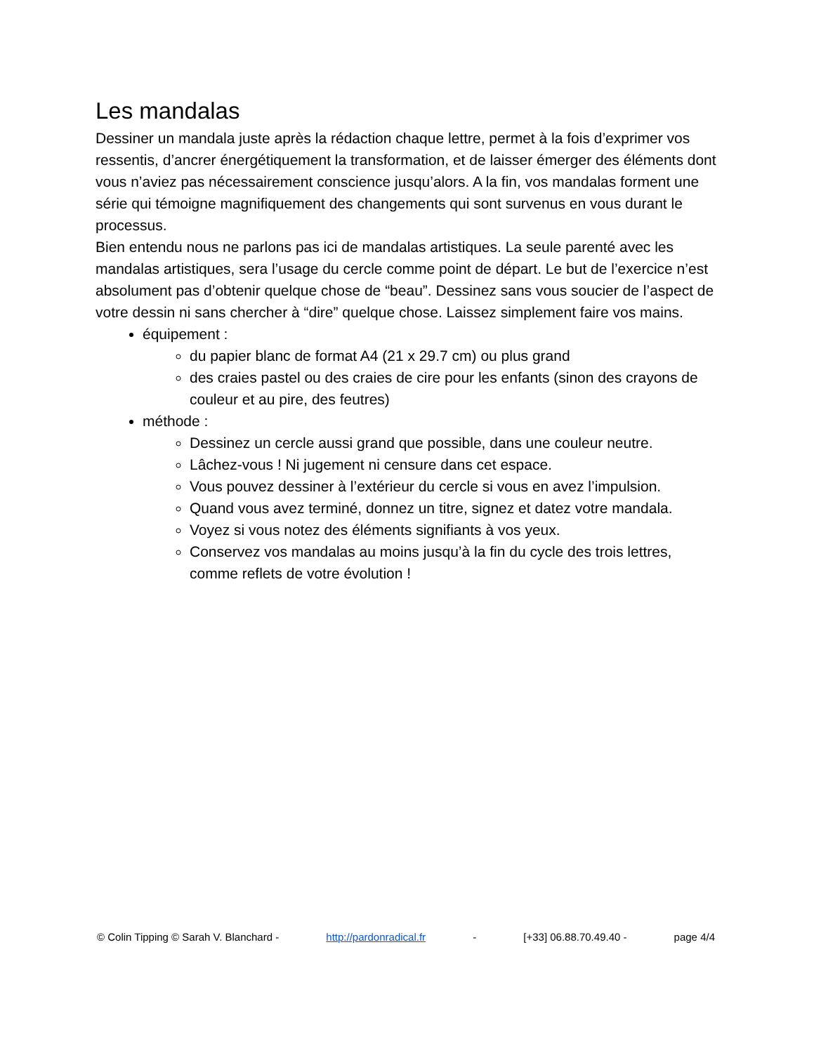Les mandalas
Dessiner un mandala juste après la rédaction chaque lettre, permet à la fois d’exprimer vos ressentis, d’ancrer énergétiquement la transformation, et de laisser émerger des éléments dont vous n’aviez pas nécessairement conscience jusqu’alors. A la fin, vos mandalas forment une série qui témoigne magnifiquement des changements qui sont survenus en vous durant le processus.
Bien entendu nous ne parlons pas ici de mandalas artistiques. La seule parenté avec les mandalas artistiques, sera l’usage du cercle comme point de départ. Le but de l’exercice n’est absolument pas d’obtenir quelque chose de “beau”. Dessinez sans vous soucier de l’aspect de votre dessin ni sans chercher à “dire” quelque chose. Laissez simplement faire vos mains.
équipement :
du papier blanc de format A4 (21 x 29.7 cm) ou plus grand
des craies pastel ou des craies de cire pour les enfants (sinon des crayons de couleur et au pire, des feutres)
méthode :
Dessinez un cercle aussi grand que possible, dans une couleur neutre.
Lâchez-vous ! Ni jugement ni censure dans cet espace.
Vous pouvez dessiner à l’extérieur du cercle si vous en avez l’impulsion.
Quand vous avez terminé, donnez un titre, signez et datez votre mandala.
Voyez si vous notez des éléments signifiants à vos yeux.
Conservez vos mandalas au moins jusqu’à la fin du cycle des trois lettres, comme reflets de votre évolution !
© Colin Tipping © Sarah V. Blanchard - http://pardonradical.fr - [+33] 06.88.70.49.40 - page 4/4